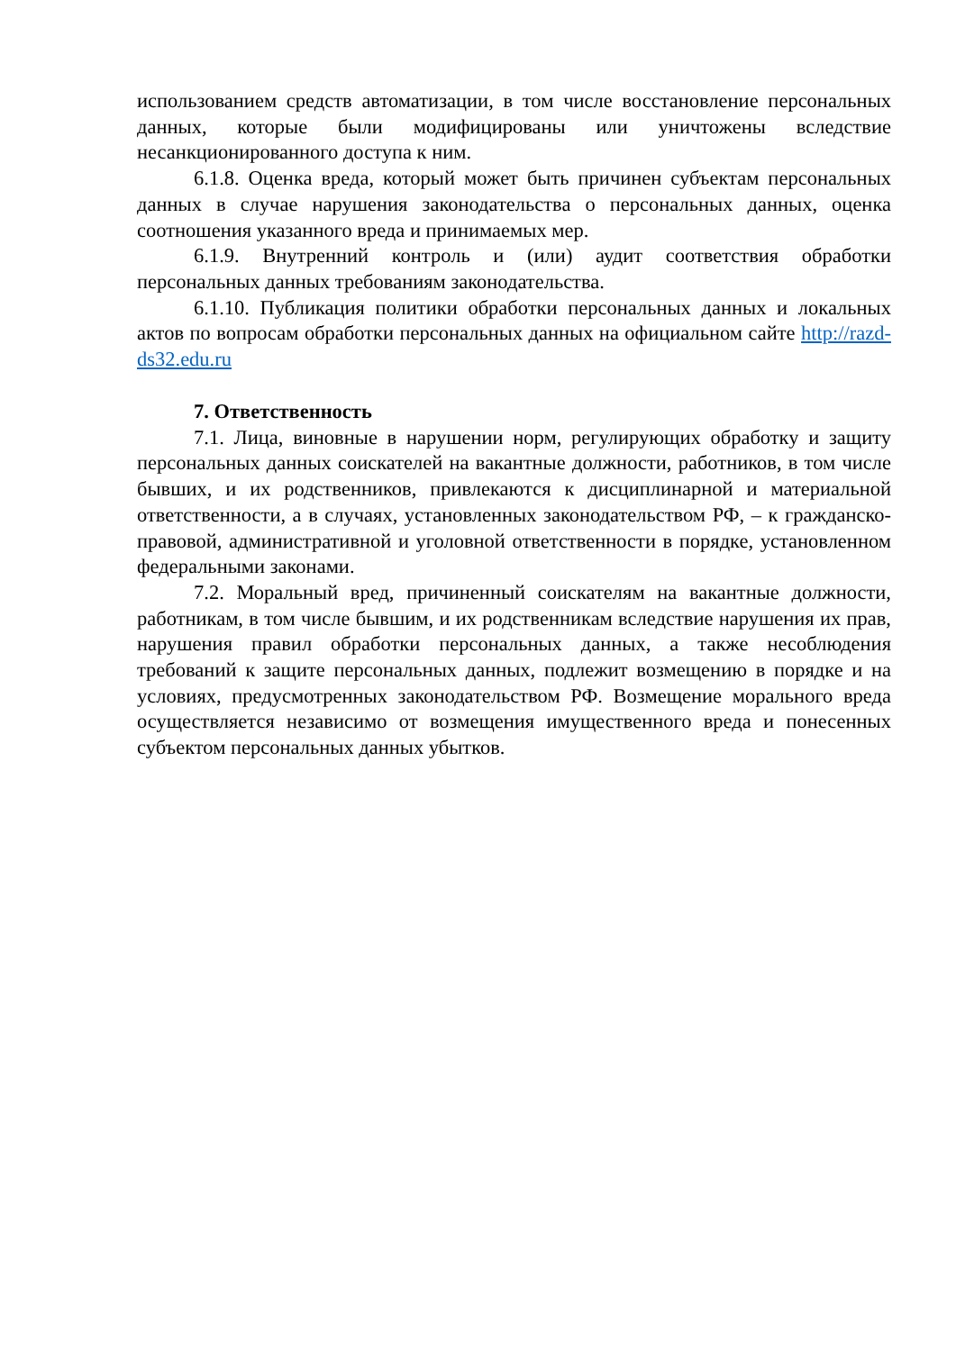использованием средств автоматизации, в том числе восстановление персональных данных, которые были модифицированы или уничтожены вследствие несанкционированного доступа к ним.
6.1.8. Оценка вреда, который может быть причинен субъектам персональных данных в случае нарушения законодательства о персональных данных, оценка соотношения указанного вреда и принимаемых мер.
6.1.9. Внутренний контроль и (или) аудит соответствия обработки персональных данных требованиям законодательства.
6.1.10. Публикация политики обработки персональных данных и локальных актов по вопросам обработки персональных данных на официальном сайте http://razd-ds32.edu.ru
7. Ответственность
7.1. Лица, виновные в нарушении норм, регулирующих обработку и защиту персональных данных соискателей на вакантные должности, работников, в том числе бывших, и их родственников, привлекаются к дисциплинарной и материальной ответственности, а в случаях, установленных законодательством РФ, – к гражданско-правовой, административной и уголовной ответственности в порядке, установленном федеральными законами.
7.2. Моральный вред, причиненный соискателям на вакантные должности, работникам, в том числе бывшим, и их родственникам вследствие нарушения их прав, нарушения правил обработки персональных данных, а также несоблюдения требований к защите персональных данных, подлежит возмещению в порядке и на условиях, предусмотренных законодательством РФ. Возмещение морального вреда осуществляется независимо от возмещения имущественного вреда и понесенных субъектом персональных данных убытков.